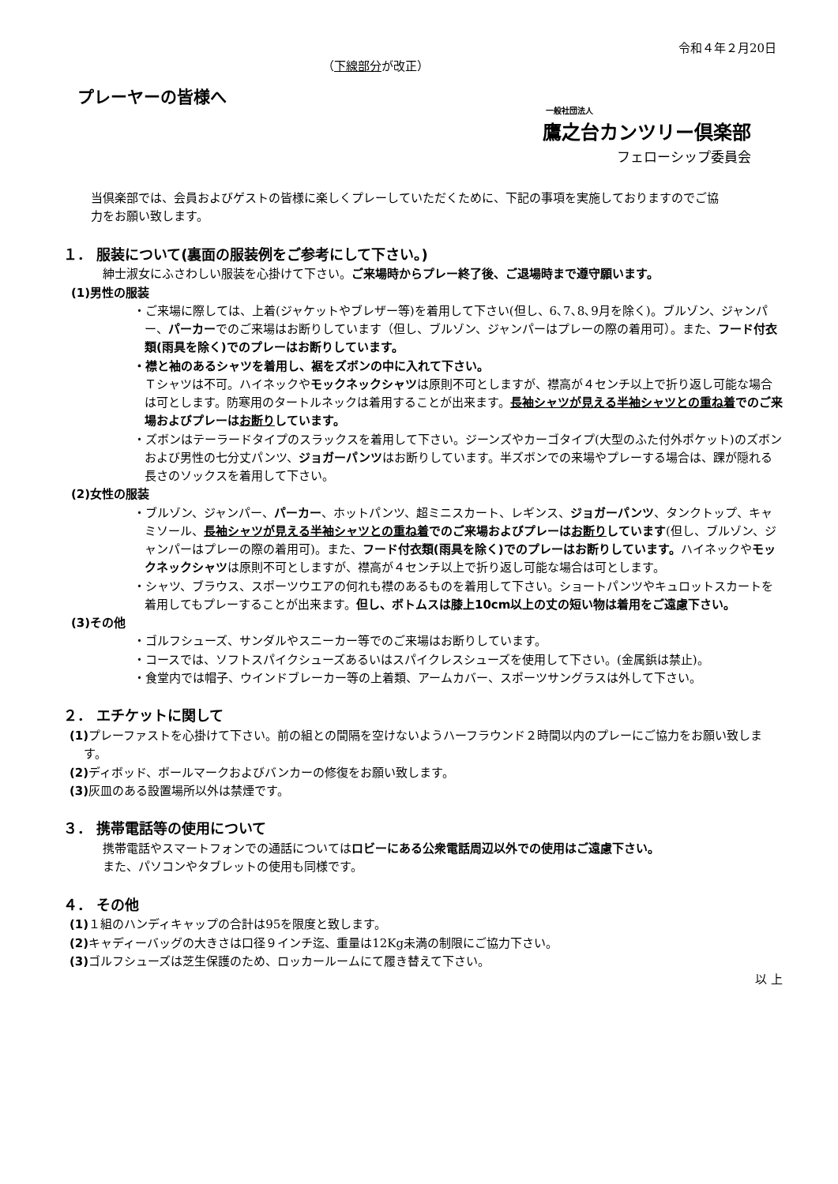令和４年２月20日
（下線部分が改正）
プレーヤーの皆様へ
一般社団法人
鷹之台カンツリー倶楽部
フェローシップ委員会
当倶楽部では、会員およびゲストの皆様に楽しくプレーしていただくために、下記の事項を実施しておりますのでご協力をお願い致します。
１． 服装について(裏面の服装例をご参考にして下さい。)
紳士淑女にふさわしい服装を心掛けて下さい。ご来場時からプレー終了後、ご退場時まで遵守願います。
(1)男性の服装
・ご来場に際しては、上着(ジャケットやブレザー等)を着用して下さい(但し、6､7､8､9月を除く)。ブルゾン、ジャンパー、パーカーでのご来場はお断りしています（但し、ブルゾン、ジャンパーはプレーの際の着用可）。また、フード付衣類(雨具を除く)でのプレーはお断りしています。
・襟と袖のあるシャツを着用し、裾をズボンの中に入れて下さい。
Ｔシャツは不可。ハイネックやモックネックシャツは原則不可としますが、襟高が４センチ以上で折り返し可能な場合は可とします。防寒用のタートルネックは着用することが出来ます。長袖シャツが見える半袖シャツとの重ね着でのご来場およびプレーはお断りしています。
・ズボンはテーラードタイプのスラックスを着用して下さい。ジーンズやカーゴタイプ(大型のふた付外ポケット)のズボンおよび男性の七分丈パンツ、ジョガーパンツはお断りしています。半ズボンでの来場やプレーする場合は、踝が隠れる長さのソックスを着用して下さい。
(2)女性の服装
・ブルゾン、ジャンパー、パーカー、ホットパンツ、超ミニスカート、レギンス、ジョガーパンツ、タンクトップ、キャミソール、長袖シャツが見える半袖シャツとの重ね着でのご来場およびプレーはお断りしています(但し、ブルゾン、ジャンパーはプレーの際の着用可)。また、フード付衣類(雨具を除く)でのプレーはお断りしています。ハイネックやモックネックシャツは原則不可としますが、襟高が４センチ以上で折り返し可能な場合は可とします。
・シャツ、ブラウス、スポーツウエアの何れも襟のあるものを着用して下さい。ショートパンツやキュロットスカートを着用してもプレーすることが出来ます。但し、ボトムスは膝上10cm以上の丈の短い物は着用をご遠慮下さい。
(3)その他
・ゴルフシューズ、サンダルやスニーカー等でのご来場はお断りしています。
・コースでは、ソフトスパイクシューズあるいはスパイクレスシューズを使用して下さい。(金属鋲は禁止)。
・食堂内では帽子、ウインドブレーカー等の上着類、アームカバー、スポーツサングラスは外して下さい。
２． エチケットに関して
(1) プレーファストを心掛けて下さい。前の組との間隔を空けないようハーフラウンド２時間以内のプレーにご協力をお願い致します。
(2) ディボッド、ボールマークおよびバンカーの修復をお願い致します。
(3) 灰皿のある設置場所以外は禁煙です。
３． 携帯電話等の使用について
携帯電話やスマートフォンでの通話についてはロビーにある公衆電話周辺以外での使用はご遠慮下さい。
また、パソコンやタブレットの使用も同様です。
４． その他
(1) １組のハンディキャップの合計は95を限度と致します。
(2) キャディーバッグの大きさは口径９インチ迄、重量は12Kg未満の制限にご協力下さい。
(3) ゴルフシューズは芝生保護のため、ロッカールームにて履き替えて下さい。
以 上